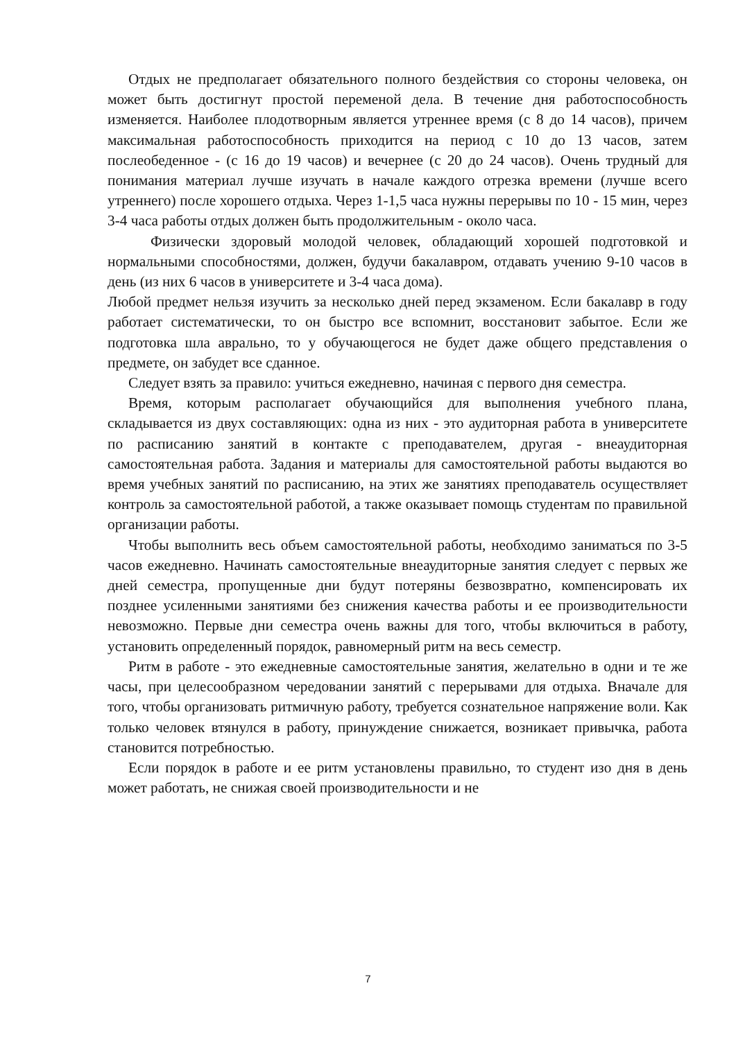Отдых не предполагает обязательного полного бездействия со стороны человека, он может быть достигнут простой переменой дела. В течение дня работоспособность изменяется. Наиболее плодотворным является утреннее время (с 8 до 14 часов), причем максимальная работоспособность приходится на период с 10 до 13 часов, затем послеобеденное - (с 16 до 19 часов) и вечернее (с 20 до 24 часов). Очень трудный для понимания материал лучше изучать в начале каждого отрезка времени (лучше всего утреннего) после хорошего отдыха. Через 1-1,5 часа нужны перерывы по 10 - 15 мин, через 3-4 часа работы отдых должен быть продолжительным - около часа.
Физически здоровый молодой человек, обладающий хорошей подготовкой и нормальными способностями, должен, будучи бакалавром, отдавать учению 9-10 часов в день (из них 6 часов в университете и 3-4 часа дома).
Любой предмет нельзя изучить за несколько дней перед экзаменом. Если бакалавр в году работает систематически, то он быстро все вспомнит, восстановит забытое. Если же подготовка шла аврально, то у обучающегося не будет даже общего представления о предмете, он забудет все сданное.
Следует взять за правило: учиться ежедневно, начиная с первого дня семестра.
Время, которым располагает обучающийся для выполнения учебного плана, складывается из двух составляющих: одна из них - это аудиторная работа в университете по расписанию занятий в контакте с преподавателем, другая - внеаудиторная самостоятельная работа. Задания и материалы для самостоятельной работы выдаются во время учебных занятий по расписанию, на этих же занятиях преподаватель осуществляет контроль за самостоятельной работой, а также оказывает помощь студентам по правильной организации работы.
Чтобы выполнить весь объем самостоятельной работы, необходимо заниматься по 3-5 часов ежедневно. Начинать самостоятельные внеаудиторные занятия следует с первых же дней семестра, пропущенные дни будут потеряны безвозвратно, компенсировать их позднее усиленными занятиями без снижения качества работы и ее производительности невозможно. Первые дни семестра очень важны для того, чтобы включиться в работу, установить определенный порядок, равномерный ритм на весь семестр.
Ритм в работе - это ежедневные самостоятельные занятия, желательно в одни и те же часы, при целесообразном чередовании занятий с перерывами для отдыха. Вначале для того, чтобы организовать ритмичную работу, требуется сознательное напряжение воли. Как только человек втянулся в работу, принуждение снижается, возникает привычка, работа становится потребностью.
Если порядок в работе и ее ритм установлены правильно, то студент изо дня в день может работать, не снижая своей производительности и не
7